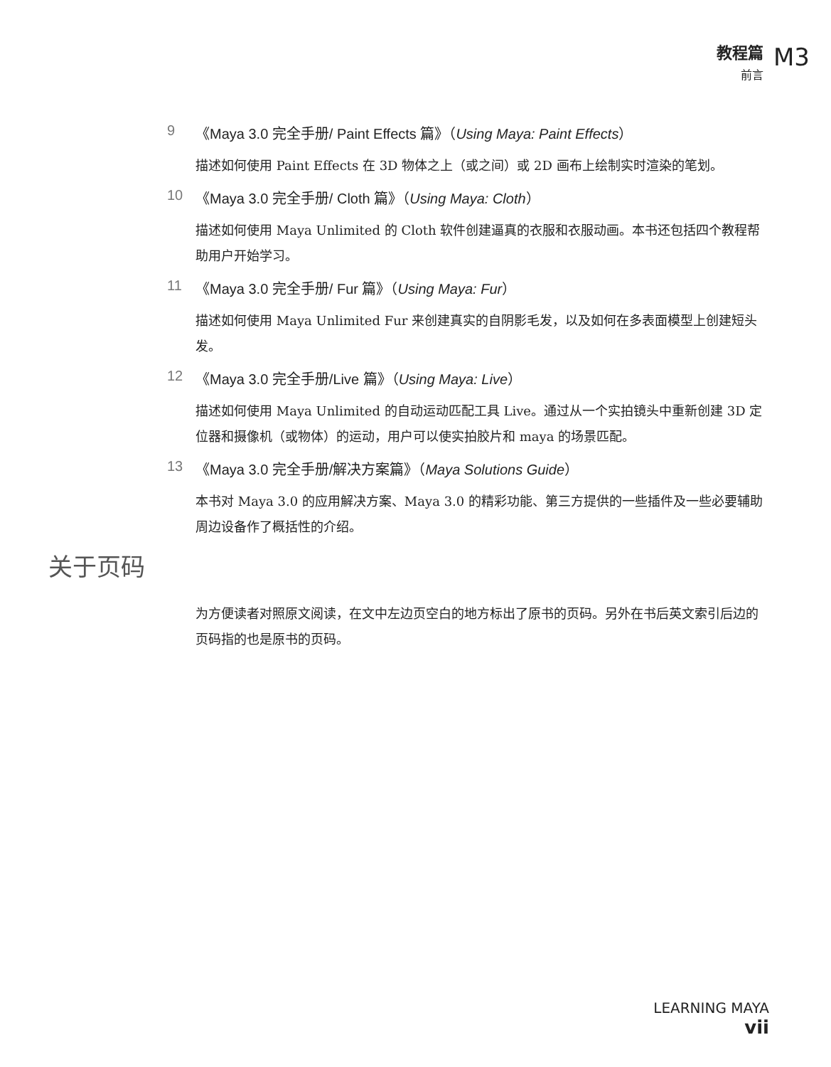教程篇
前言
M3
9 《Maya 3.0 完全手册/ Paint Effects 篇》（Using Maya: Paint Effects）
描述如何使用 Paint Effects 在 3D 物体之上（或之间）或 2D 画布上绘制实时渲染的笔划。
10 《Maya 3.0 完全手册/ Cloth 篇》（Using Maya: Cloth）
描述如何使用 Maya Unlimited 的 Cloth 软件创建逼真的衣服和衣服动画。本书还包括四个教程帮助用户开始学习。
11 《Maya 3.0 完全手册/ Fur 篇》（Using Maya: Fur）
描述如何使用 Maya Unlimited Fur 来创建真实的自阴影毛发，以及如何在多表面模型上创建短头发。
12 《Maya 3.0 完全手册/Live 篇》（Using Maya: Live）
描述如何使用 Maya Unlimited 的自动运动匹配工具 Live。通过从一个实拍镜头中重新创建 3D 定位器和摄像机（或物体）的运动，用户可以使实拍胶片和 maya 的场景匹配。
13 《Maya 3.0 完全手册/解决方案篇》（Maya Solutions Guide）
本书对 Maya 3.0 的应用解决方案、Maya 3.0 的精彩功能、第三方提供的一些插件及一些必要辅助周边设备作了概括性的介绍。
关于页码
为方便读者对照原文阅读，在文中左边页空白的地方标出了原书的页码。另外在书后英文索引后边的页码指的也是原书的页码。
LEARNING MAYA
vii